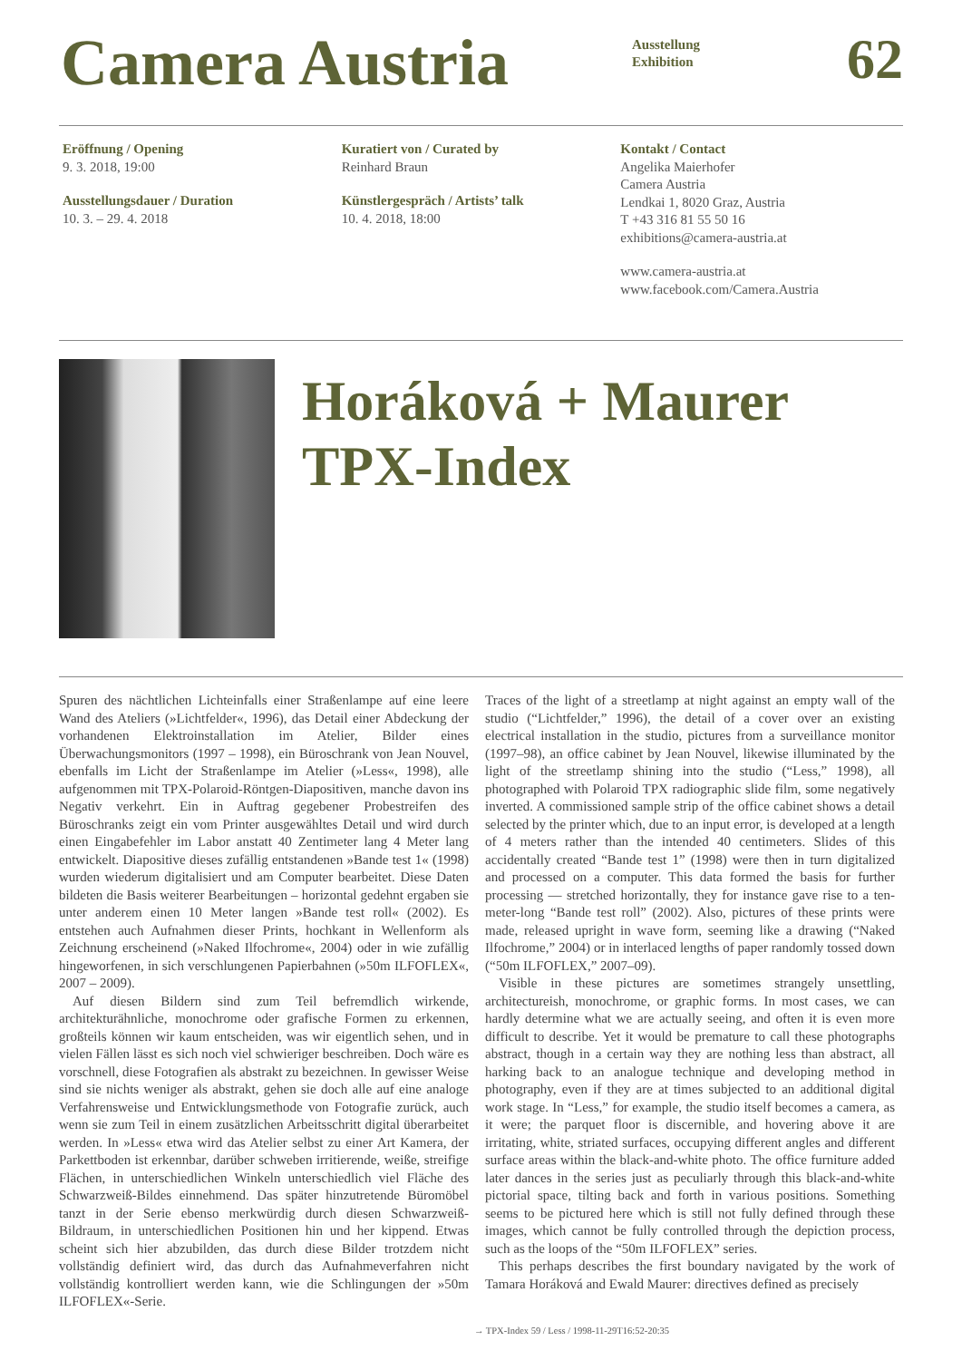Camera Austria
Ausstellung
Exhibition
62
Eröffnung / Opening
9. 3. 2018, 19:00
Ausstellungsdauer / Duration
10. 3. – 29. 4. 2018
Kuratiert von / Curated by
Reinhard Braun
Künstlergespräch / Artists’ talk
10. 4. 2018, 18:00
Kontakt / Contact
Angelika Maierhofer
Camera Austria
Lendkai 1, 8020 Graz, Austria
T +43 316 81 55 50 16
exhibitions@camera-austria.at
www.camera-austria.at
www.facebook.com/Camera.Austria
Horáková + Maurer
TPX-Index
Spuren des nächtlichen Lichteinfalls einer Straßenlampe auf eine leere Wand des Ateliers (»Lichtfelder«, 1996), das Detail einer Abdeckung der vorhandenen Elektroinstallation im Atelier, Bilder eines Überwachungsmonitors (1997 – 1998), ein Büroschrank von Jean Nouvel, ebenfalls im Licht der Straßenlampe im Atelier (»Less«, 1998), alle aufgenommen mit TPX-Polaroid-Röntgen-Diapositiven, manche davon ins Negativ verkehrt. Ein in Auftrag gegebener Probestreifen des Büroschranks zeigt ein vom Printer ausgewähltes Detail und wird durch einen Eingabefehler im Labor anstatt 40 Zentimeter lang 4 Meter lang entwickelt. Diapositive dieses zufällig entstandenen »Bande test 1« (1998) wurden wiederum digitalisiert und am Computer bearbeitet. Diese Daten bildeten die Basis weiterer Bearbeitungen – horizontal gedehnt ergaben sie unter anderem einen 10 Meter langen »Bande test roll« (2002). Es entstehen auch Aufnahmen dieser Prints, hochkant in Wellenform als Zeichnung erscheinend (»Naked Ilfochrome«, 2004) oder in wie zufällig hingeworfenen, in sich verschlungenen Papierbahnen (»50m ILFOFLEX«, 2007 – 2009).
Auf diesen Bildern sind zum Teil befremdlich wirkende, architekturähnliche, monochrome oder grafische Formen zu erkennen, großteils können wir kaum entscheiden, was wir eigentlich sehen, und in vielen Fällen lässt es sich noch viel schwieriger beschreiben. Doch wäre es vorschnell, diese Fotografien als abstrakt zu bezeichnen. In gewisser Weise sind sie nichts weniger als abstrakt, gehen sie doch alle auf eine analoge Verfahrensweise und Entwicklungsmethode von Fotografie zurück, auch wenn sie zum Teil in einem zusätzlichen Arbeitsschritt digital überarbeitet werden. In »Less« etwa wird das Atelier selbst zu einer Art Kamera, der Parkettboden ist erkennbar, darüber schweben irritierende, weiße, streifige Flächen, in unterschiedlichen Winkeln unterschiedlich viel Fläche des Schwarzweiß-Bildes einnehmend. Das später hinzutretende Büromöbel tanzt in der Serie ebenso merkwürdig durch diesen Schwarzweiß-Bildraum, in unterschiedlichen Positionen hin und her kippend. Etwas scheint sich hier abzubilden, das durch diese Bilder trotzdem nicht vollständig definiert wird, das durch das Aufnahmeverfahren nicht vollständig kontrolliert werden kann, wie die Schlingungen der »50m ILFOFLEX«-Serie.
Traces of the light of a streetlamp at night against an empty wall of the studio (“Lichtfelder,” 1996), the detail of a cover over an existing electrical installation in the studio, pictures from a surveillance monitor (1997–98), an office cabinet by Jean Nouvel, likewise illuminated by the light of the streetlamp shining into the studio (“Less,” 1998), all photographed with Polaroid TPX radiographic slide film, some negatively inverted. A commissioned sample strip of the office cabinet shows a detail selected by the printer which, due to an input error, is developed at a length of 4 meters rather than the intended 40 centimeters. Slides of this accidentally created “Bande test 1” (1998) were then in turn digitalized and processed on a computer. This data formed the basis for further processing — stretched horizontally, they for instance gave rise to a ten-meter-long “Bande test roll” (2002). Also, pictures of these prints were made, released upright in wave form, seeming like a drawing (“Naked Ilfochrome,” 2004) or in interlaced lengths of paper randomly tossed down (“50m ILFOFLEX,” 2007–09).
Visible in these pictures are sometimes strangely unsettling, architectureish, monochrome, or graphic forms. In most cases, we can hardly determine what we are actually seeing, and often it is even more difficult to describe. Yet it would be premature to call these photographs abstract, though in a certain way they are nothing less than abstract, all harking back to an analogue technique and developing method in photography, even if they are at times subjected to an additional digital work stage. In “Less,” for example, the studio itself becomes a camera, as it were; the parquet floor is discernible, and hovering above it are irritating, white, striated surfaces, occupying different angles and different surface areas within the black-and-white photo. The office furniture added later dances in the series just as peculiarly through this black-and-white pictorial space, tilting back and forth in various positions. Something seems to be pictured here which is still not fully defined through these images, which cannot be fully controlled through the depiction process, such as the loops of the “50m ILFOFLEX” series.
This perhaps describes the first boundary navigated by the work of Tamara Horáková and Ewald Maurer: directives defined as precisely
→ TPX-Index 59 / Less / 1998-11-29T16:52-20:35